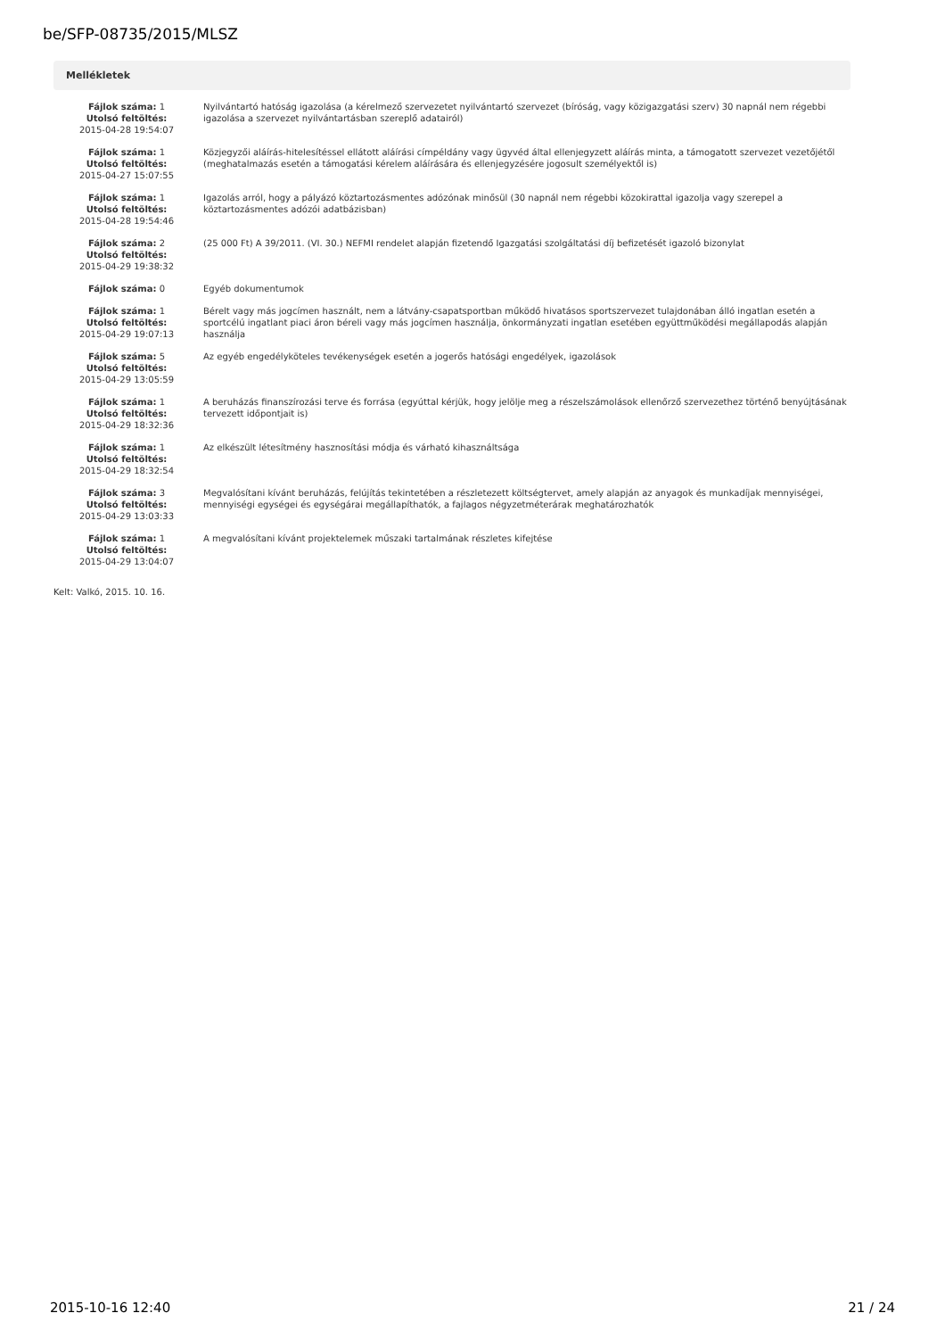be/SFP-08735/2015/MLSZ
Mellékletek
| Fájlok száma: 1 Utolsó feltöltés: 2015-04-28 19:54:07 | Nyilvántartó hatóság igazolása (a kérelmező szervezetet nyilvántartó szervezet (bíróság, vagy közigazgatási szerv) 30 napnál nem régebbi igazolása a szervezet nyilvántartásban szereplő adatairól) |
| Fájlok száma: 1 Utolsó feltöltés: 2015-04-27 15:07:55 | Közjegyzői aláírás-hitelesítéssel ellátott aláírási címpéldány vagy ügyvéd által ellenjegyzett aláírás minta, a támogatott szervezet vezetőjétől (meghatalmazás esetén a támogatási kérelem aláírására és ellenjegyzésére jogosult személyektől is) |
| Fájlok száma: 1 Utolsó feltöltés: 2015-04-28 19:54:46 | Igazolás arról, hogy a pályázó köztartozásmentes adózónak minősül (30 napnál nem régebbi közokirattal igazolja vagy szerepel a köztartozásmentes adózói adatbázisban) |
| Fájlok száma: 2 Utolsó feltöltés: 2015-04-29 19:38:32 | (25 000 Ft) A 39/2011. (VI. 30.) NEFMI rendelet alapján fizetendő Igazgatási szolgáltatási díj befizetését igazoló bizonylat |
| Fájlok száma: 0 | Egyéb dokumentumok |
| Fájlok száma: 1 Utolsó feltöltés: 2015-04-29 19:07:13 | Bérelt vagy más jogcímen használt, nem a látvány-csapatsportban működő hivatásos sportszervezet tulajdonában álló ingatlan esetén a sportcélú ingatlant piaci áron béreli vagy más jogcímen használja, önkormányzati ingatlan esetében együttműködési megállapodás alapján használja |
| Fájlok száma: 5 Utolsó feltöltés: 2015-04-29 13:05:59 | Az egyéb engedélyköteles tevékenységek esetén a jogerős hatósági engedélyek, igazolások |
| Fájlok száma: 1 Utolsó feltöltés: 2015-04-29 18:32:36 | A beruházás finanszírozási terve és forrása (egyúttal kérjük, hogy jelölje meg a részelszámolások ellenőrző szervezethez történő benyújtásának tervezett időpontjait is) |
| Fájlok száma: 1 Utolsó feltöltés: 2015-04-29 18:32:54 | Az elkészült létesítmény hasznosítási módja és várható kihasználtsága |
| Fájlok száma: 3 Utolsó feltöltés: 2015-04-29 13:03:33 | Megvalósítani kívánt beruházás, felújítás tekintetében a részletezett költségtervet, amely alapján az anyagok és munkadíjak mennyiségei, mennyiségi egységei és egységárai megállapíthatók, a fajlagos négyzetméterárak meghatározhatók |
| Fájlok száma: 1 Utolsó feltöltés: 2015-04-29 13:04:07 | A megvalósítani kívánt projektelemek műszaki tartalmának részletes kifejtése |
Kelt: Valkó, 2015. 10. 16.
2015-10-16 12:40 21 / 24